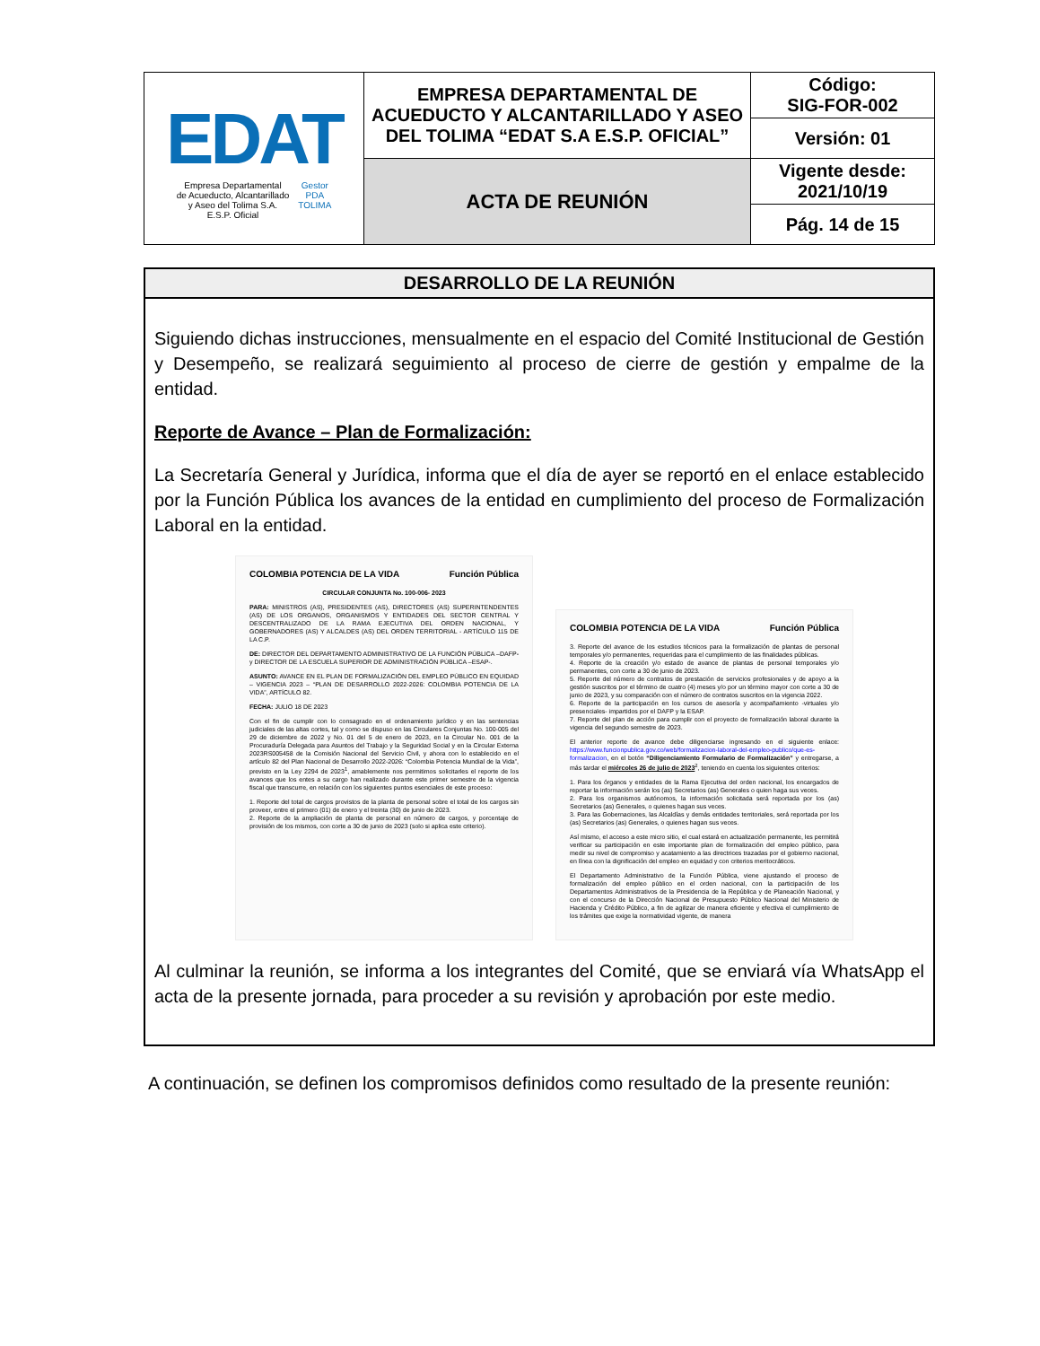| EDAT Empresa Departamental de Acueducto, Alcantarillado y Aseo del Tolima S.A. E.S.P. Oficial Gestor PDA TOLIMA | EMPRESA DEPARTAMENTAL DE ACUEDUCTO Y ALCANTARILLADO Y ASEO DEL TOLIMA “EDAT S.A E.S.P. OFICIAL” | Código: SIG-FOR-002 |
| | | Versión: 01 |
| | ACTA DE REUNIÓN | Vigente desde: 2021/10/19 |
| | | Pág. 14 de 15 |
DESARROLLO DE LA REUNIÓN
Siguiendo dichas instrucciones, mensualmente en el espacio del Comité Institucional de Gestión y Desempeño, se realizará seguimiento al proceso de cierre de gestión y empalme de la entidad.
Reporte de Avance – Plan de Formalización:
La Secretaría General y Jurídica, informa que el día de ayer se reportó en el enlace establecido por la Función Pública los avances de la entidad en cumplimiento del proceso de Formalización Laboral en la entidad.
COLOMBIA POTENCIA DE LA VIDA Función Pública
CIRCULAR CONJUNTA No. 100-006- 2023
PARA: MINISTROS (AS), PRESIDENTES (AS), DIRECTORES (AS) SUPERINTENDENTES (AS) DE LOS ORGANOS, ORGANISMOS Y ENTIDADES DEL SECTOR CENTRAL Y DESCENTRALIZADO DE LA RAMA EJECUTIVA DEL ORDEN NACIONAL, Y GOBERNADORES (AS) Y ALCALDES (AS) DEL ORDEN TERRITORIAL - ARTÍCULO 115 DE LA C.P.
DE: DIRECTOR DEL DEPARTAMENTO ADMINISTRATIVO DE LA FUNCIÓN PÚBLICA –DAFP- y DIRECTOR DE LA ESCUELA SUPERIOR DE ADMINISTRACIÓN PÚBLICA –ESAP-.
ASUNTO: AVANCE EN EL PLAN DE FORMALIZACIÓN DEL EMPLEO PÚBLICO EN EQUIDAD – VIGENCIA 2023 – “PLAN DE DESARROLLO 2022-2026: COLOMBIA POTENCIA DE LA VIDA”, ARTÍCULO 82.
FECHA: JULIO 18 DE 2023
Con el fin de cumplir con lo consagrado en el ordenamiento jurídico y en las sentencias judiciales de las altas cortes, tal y como se dispuso en las Circulares Conjuntas No. 100-005 del 29 de diciembre de 2022 y No. 01 del 5 de enero de 2023, en la Circular No. 001 de la Procuraduría Delegada para Asuntos del Trabajo y la Seguridad Social y en la Circular Externa 2023RS005458 de la Comisión Nacional del Servicio Civil, y ahora con lo establecido en el artículo 82 del Plan Nacional de Desarrollo 2022-2026: “Colombia Potencia Mundial de la Vida”, previsto en la Ley 2294 de 2023<sup>1</sup>, amablemente nos permitimos solicitarles el reporte de los avances que los entes a su cargo han realizado durante este primer semestre de la vigencia fiscal que transcurre, en relación con los siguientes puntos esenciales de este proceso:
1. Reporte del total de cargos provistos de la planta de personal sobre el total de los cargos sin proveer, entre el primero (01) de enero y el treinta (30) de junio de 2023.
2. Reporte de la ampliación de planta de personal en número de cargos, y porcentaje de provisión de los mismos, con corte a 30 de junio de 2023 (solo si aplica este criterio).
COLOMBIA POTENCIA DE LA VIDA Función Pública
3. Reporte del avance de los estudios técnicos para la formalización de plantas de personal temporales y/o permanentes, requeridas para el cumplimiento de las finalidades públicas.
4. Reporte de la creación y/o estado de avance de plantas de personal temporales y/o permanentes, con corte a 30 de junio de 2023.
5. Reporte del número de contratos de prestación de servicios profesionales y de apoyo a la gestión suscritos por el término de cuatro (4) meses y/o por un término mayor con corte a 30 de junio de 2023, y su comparación con el número de contratos suscritos en la vigencia 2022.
6. Reporte de la participación en los cursos de asesoría y acompañamiento -virtuales y/o presenciales- impartidos por el DAFP y la ESAP.
7. Reporte del plan de acción para cumplir con el proyecto de formalización laboral durante la vigencia del segundo semestre de 2023.
El anterior reporte de avance debe diligenciarse ingresando en el siguiente enlace: https://www.funcionpublica.gov.co/web/formalizacion-laboral-del-empleo-publico/que-es-formalizacion, en el botón “Diligenciamiento Formulario de Formalización” y entregarse, a más tardar el miércoles 26 de julio de 2023<sup>2</sup>, teniendo en cuenta los siguientes criterios:
1. Para los órganos y entidades de la Rama Ejecutiva del orden nacional, los encargados de reportar la información serán los (as) Secretarios (as) Generales o quien haga sus veces.
2. Para los organismos autónomos, la información solicitada será reportada por los (as) Secretarios (as) Generales, o quienes hagan sus veces.
3. Para las Gobernaciones, las Alcaldías y demás entidades territoriales, será reportada por los (as) Secretarios (as) Generales, o quienes hagan sus veces.
Así mismo, el acceso a este micro sitio, el cual estará en actualización permanente, les permitirá verificar su participación en este importante plan de formalización del empleo público, para medir su nivel de compromiso y acatamiento a las directrices trazadas por el gobierno nacional, en línea con la dignificación del empleo en equidad y con criterios meritocráticos.
El Departamento Administrativo de la Función Pública, viene ajustando el proceso de formalización del empleo público en el orden nacional, con la participación de los Departamentos Administrativos de la Presidencia de la República y de Planeación Nacional, y con el concurso de la Dirección Nacional de Presupuesto Público Nacional del Ministerio de Hacienda y Crédito Público, a fin de agilizar de manera eficiente y efectiva el cumplimiento de los trámites que exige la normatividad vigente, de manera
Al culminar la reunión, se informa a los integrantes del Comité, que se enviará vía WhatsApp el acta de la presente jornada, para proceder a su revisión y aprobación por este medio.
A continuación, se definen los compromisos definidos como resultado de la presente reunión: